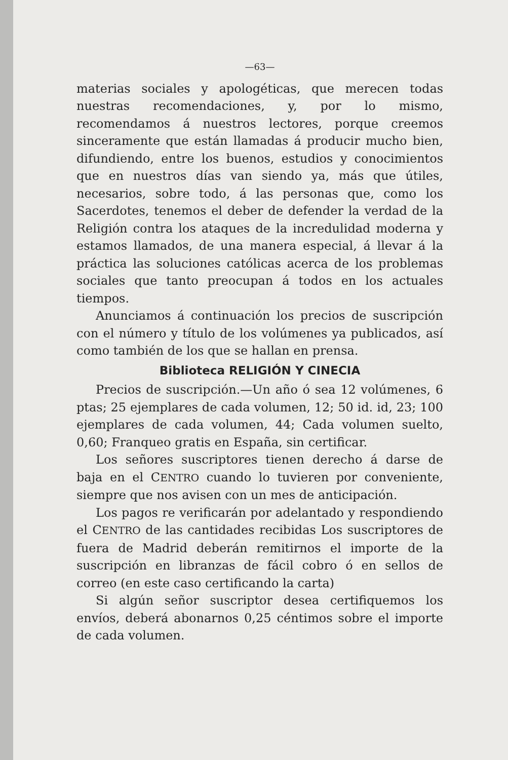—63—
materias sociales y apologéticas, que merecen todas nuestras recomendaciones, y, por lo mismo, recomendamos á nuestros lectores, porque creemos sinceramente que están llamadas á producir mucho bien, difundiendo, entre los buenos, estudios y conocimientos que en nuestros días van siendo ya, más que útiles, necesarios, sobre todo, á las personas que, como los Sacerdotes, tenemos el deber de defender la verdad de la Religión contra los ataques de la incredulidad moderna y estamos llamados, de una manera especial, á llevar á la práctica las soluciones católicas acerca de los problemas sociales que tanto preocupan á todos en los actuales tiempos.
Anunciamos á continuación los precios de suscripción con el número y título de los volúmenes ya publicados, así como también de los que se hallan en prensa.
Biblioteca RELIGIÓN Y CINECIA
Precios de suscripción.—Un año ó sea 12 volúmenes, 6 ptas; 25 ejemplares de cada volumen, 12; 50 id. id, 23; 100 ejemplares de cada volumen, 44; Cada volumen suelto, 0,60; Franqueo gratis en España, sin certificar.
Los señores suscriptores tienen derecho á darse de baja en el CENTRO cuando lo tuvieren por conveniente, siempre que nos avisen con un mes de anticipación.
Los pagos re verificarán por adelantado y respondiendo el CENTRO de las cantidades recibidas Los suscriptores de fuera de Madrid deberán remitirnos el importe de la suscripción en libranzas de fácil cobro ó en sellos de correo (en este caso certificando la carta)
Si algún señor suscriptor desea certifiquemos los envíos, deberá abonarnos 0,25 céntimos sobre el importe de cada volumen.